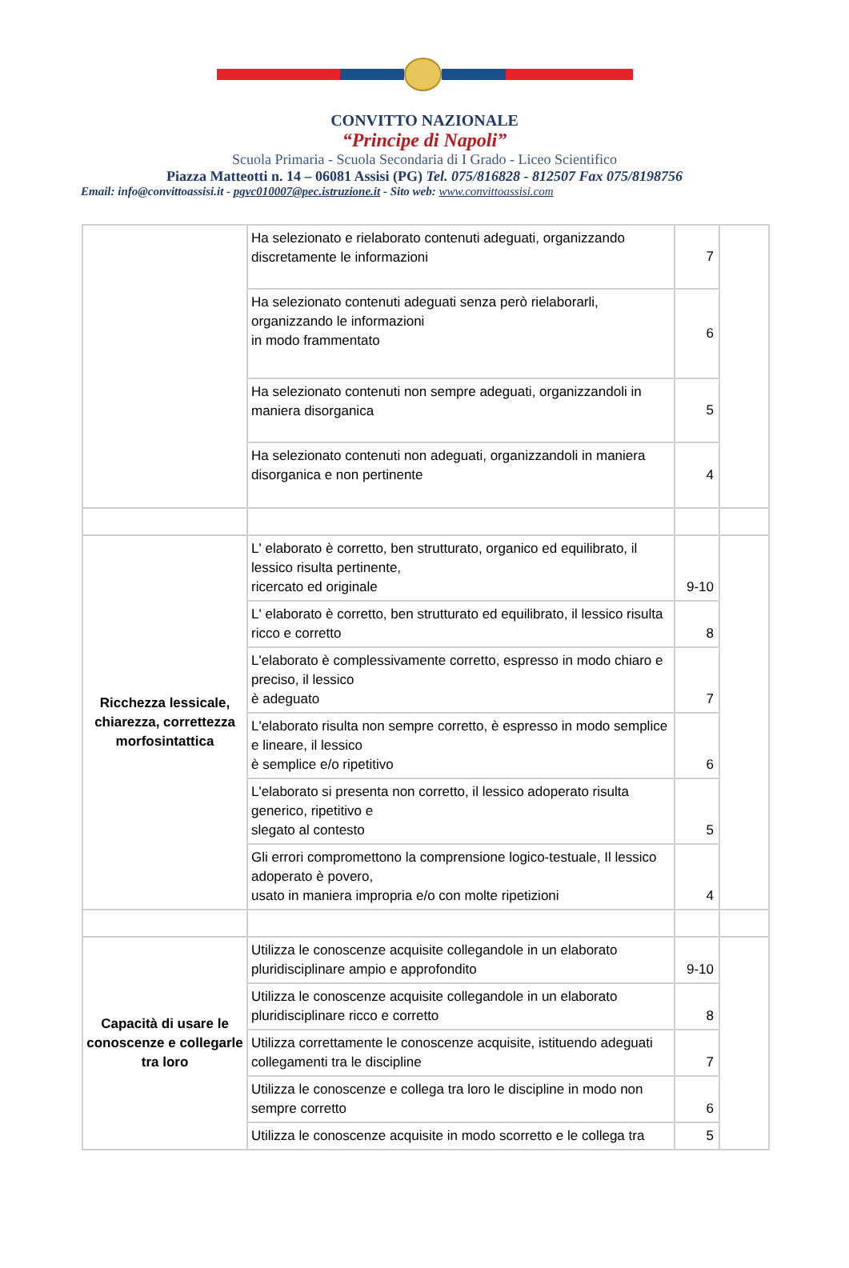CONVITTO NAZIONALE
“Principe di Napoli”
Scuola Primaria - Scuola Secondaria di I Grado - Liceo Scientifico
Piazza Matteotti n. 14 – 06081 Assisi (PG) Tel. 075/816828 - 812507 Fax 075/8198756
Email: info@convittoassisi.it - pgvc010007@pec.istruzione.it - Sito web: www.convittoassisi.com
| | Ha selezionato e rielaborato contenuti adeguati, organizzando discretamente le informazioni | 7 | |
| | Ha selezionato contenuti adeguati senza però rielaborarli, organizzando le informazioni in modo frammentato | 6 | |
| | Ha selezionato contenuti non sempre adeguati, organizzandoli in maniera disorganica | 5 | |
| | Ha selezionato contenuti non adeguati, organizzandoli in maniera disorganica e non pertinente | 4 | |
| Ricchezza lessicale, chiarezza, correttezza morfosintattica | L' elaborato è corretto, ben strutturato, organico ed equilibrato, il lessico risulta pertinente, ricercato ed originale | 9-10 | |
| | L' elaborato è corretto, ben strutturato ed equilibrato, il lessico risulta ricco e corretto | 8 | |
| | L'elaborato è complessivamente corretto, espresso in modo chiaro e preciso, il lessico è adeguato | 7 | |
| | L'elaborato risulta non sempre corretto, è espresso in modo semplice e lineare, il lessico è semplice e/o ripetitivo | 6 | |
| | L'elaborato si presenta non corretto, il lessico adoperato risulta generico, ripetitivo e slegato al contesto | 5 | |
| | Gli errori compromettono la comprensione logico-testuale, Il lessico adoperato è povero, usato in maniera impropria e/o con molte ripetizioni | 4 | |
| Capacità di usare le conoscenze e collegarle tra loro | Utilizza le conoscenze acquisite collegandole in un elaborato pluridisciplinare ampio e approfondito | 9-10 | |
| | Utilizza le conoscenze acquisite collegandole in un elaborato pluridisciplinare ricco e corretto | 8 | |
| | Utilizza correttamente le conoscenze acquisite, istituendo adeguati collegamenti tra le discipline | 7 | |
| | Utilizza le conoscenze e collega tra loro le discipline in modo non sempre corretto | 6 | |
| | Utilizza le conoscenze acquisite in modo scorretto e le collega tra | 5 | |